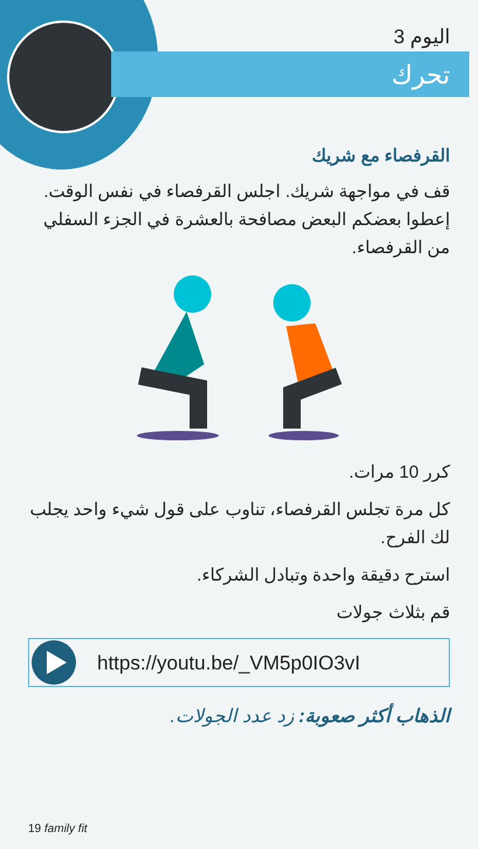اليوم 3
تحرك
القرفصاء مع شريك
قف في مواجهة شريك. اجلس القرفصاء في نفس الوقت. إعطوا بعضكم البعض مصافحة بالعشرة في الجزء السفلي من القرفصاء.
كرر 10 مرات.
كل مرة تجلس القرفصاء، تناوب على قول شيء واحد يجلب لك الفرح.
استرح دقيقة واحدة وتبادل الشركاء.
قم بثلاث جولات
https://youtu.be/_VM5p0IO3vI
الذهاب أكثر صعوبة: زد عدد الجولات.
19 family fit